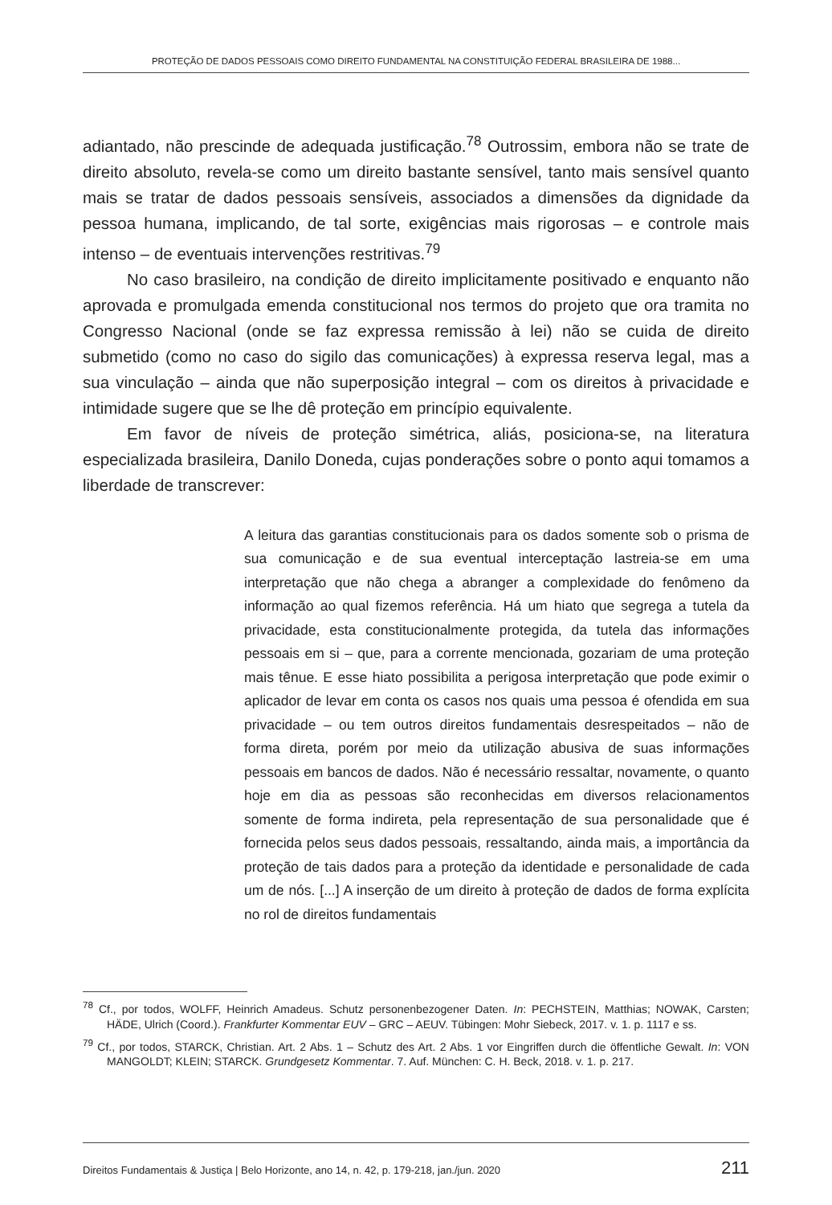PROTEÇÃO DE DADOS PESSOAIS COMO DIREITO FUNDAMENTAL NA CONSTITUIÇÃO FEDERAL BRASILEIRA DE 1988...
adiantado, não prescinde de adequada justificação.<sup>78</sup> Outrossim, embora não se trate de direito absoluto, revela-se como um direito bastante sensível, tanto mais sensível quanto mais se tratar de dados pessoais sensíveis, associados a dimensões da dignidade da pessoa humana, implicando, de tal sorte, exigências mais rigorosas – e controle mais intenso – de eventuais intervenções restritivas.<sup>79</sup>
No caso brasileiro, na condição de direito implicitamente positivado e enquanto não aprovada e promulgada emenda constitucional nos termos do projeto que ora tramita no Congresso Nacional (onde se faz expressa remissão à lei) não se cuida de direito submetido (como no caso do sigilo das comunicações) à expressa reserva legal, mas a sua vinculação – ainda que não superposição integral – com os direitos à privacidade e intimidade sugere que se lhe dê proteção em princípio equivalente.
Em favor de níveis de proteção simétrica, aliás, posiciona-se, na literatura especializada brasileira, Danilo Doneda, cujas ponderações sobre o ponto aqui tomamos a liberdade de transcrever:
A leitura das garantias constitucionais para os dados somente sob o prisma de sua comunicação e de sua eventual interceptação lastreia-se em uma interpretação que não chega a abranger a complexidade do fenômeno da informação ao qual fizemos referência. Há um hiato que segrega a tutela da privacidade, esta constitucionalmente protegida, da tutela das informações pessoais em si – que, para a corrente mencionada, gozariam de uma proteção mais tênue. E esse hiato possibilita a perigosa interpretação que pode eximir o aplicador de levar em conta os casos nos quais uma pessoa é ofendida em sua privacidade – ou tem outros direitos fundamentais desrespeitados – não de forma direta, porém por meio da utilização abusiva de suas informações pessoais em bancos de dados. Não é necessário ressaltar, novamente, o quanto hoje em dia as pessoas são reconhecidas em diversos relacionamentos somente de forma indireta, pela representação de sua personalidade que é fornecida pelos seus dados pessoais, ressaltando, ainda mais, a importância da proteção de tais dados para a proteção da identidade e personalidade de cada um de nós. [...] A inserção de um direito à proteção de dados de forma explícita no rol de direitos fundamentais
<sup>78</sup> Cf., por todos, WOLFF, Heinrich Amadeus. Schutz personenbezogener Daten. In: PECHSTEIN, Matthias; NOWAK, Carsten; HÄDE, Ulrich (Coord.). Frankfurter Kommentar EUV – GRC – AEUV. Tübingen: Mohr Siebeck, 2017. v. 1. p. 1117 e ss.
<sup>79</sup> Cf., por todos, STARCK, Christian. Art. 2 Abs. 1 – Schutz des Art. 2 Abs. 1 vor Eingriffen durch die öffentliche Gewalt. In: VON MANGOLDT; KLEIN; STARCK. Grundgesetz Kommentar. 7. Auf. München: C. H. Beck, 2018. v. 1. p. 217.
Direitos Fundamentais & Justiça | Belo Horizonte, ano 14, n. 42, p. 179-218, jan./jun. 2020 211